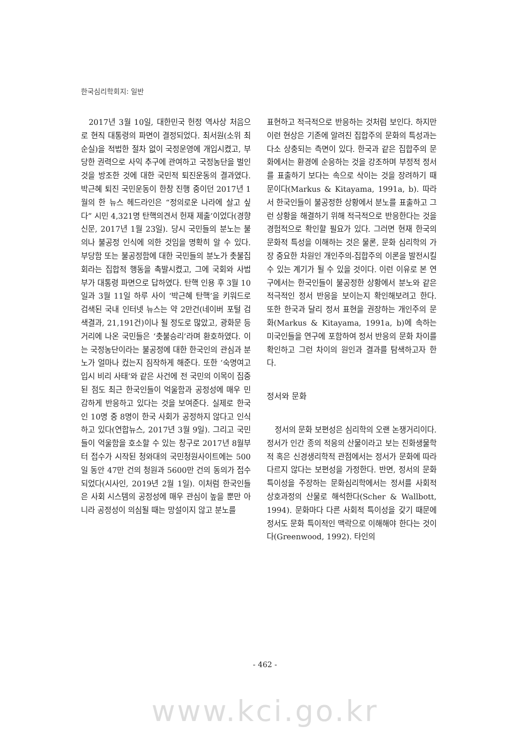한국심리학회지: 일반
2017년 3월 10일, 대한민국 헌정 역사상 처음으로 현직 대통령의 파면이 결정되었다. 최서원(소위 최순실)을 적법한 절차 없이 국정운영에 개입시켰고, 부당한 권력으로 사익 추구에 관여하고 국정농단을 벌인 것을 방조한 것에 대한 국민적 퇴진운동의 결과였다. 박근혜 퇴진 국민운동이 한창 진행 중이던 2017년 1월의 한 뉴스 헤드라인은 “정의로운 나라에 살고 싶다” 시민 4,321명 탄핵의견서 헌재 제출’이었다(경향신문, 2017년 1월 23일). 당시 국민들의 분노는 불의나 불공정 인식에 의한 것임을 명확히 알 수 있다. 부당함 또는 불공정함에 대한 국민들의 분노가 촛불집회라는 집합적 행동을 촉발시켰고, 그에 국회와 사법부가 대통령 파면으로 답하였다. 탄핵 인용 후 3월 10일과 3월 11일 하루 사이 ‘박근혜 탄핵’을 키워드로 검색된 국내 인터넷 뉴스는 약 2만건(네이버 포털 검색결과, 21,191건)이나 될 정도로 많았고, 광화문 등 거리에 나온 국민들은 ‘촛불승리’라며 환호하였다. 이는 국정농단이라는 불공정에 대한 한국인의 관심과 분노가 얼마나 컸는지 짐작하게 해준다. 또한 ‘숙명여고 입시 비리 사태’와 같은 사건에 전 국민의 이목이 집중된 점도 최근 한국인들이 억울함과 공정성에 매우 민감하게 반응하고 있다는 것을 보여준다. 실제로 한국인 10명 중 8명이 한국 사회가 공정하지 않다고 인식하고 있다(연합뉴스, 2017년 3월 9일). 그리고 국민들이 억울함을 호소할 수 있는 창구로 2017년 8월부터 접수가 시작된 청와대의 국민청원사이트에는 500일 동안 47만 건의 청원과 5600만 건의 동의가 접수되었다(시사인, 2019년 2월 1일). 이처럼 한국인들은 사회 시스템의 공정성에 매우 관심이 높을 뿐만 아니라 공정성이 의심될 때는 망설이지 않고 분노를
표현하고 적극적으로 반응하는 것처럼 보인다. 하지만 이런 현상은 기존에 알려진 집합주의 문화의 특성과는 다소 상충되는 측면이 있다. 한국과 같은 집합주의 문화에서는 환경에 순응하는 것을 강조하며 부정적 정서를 표출하기 보다는 속으로 삭이는 것을 장려하기 때문이다(Markus & Kitayama, 1991a, b). 따라서 한국인들이 불공정한 상황에서 분노를 표출하고 그런 상황을 해결하기 위해 적극적으로 반응한다는 것을 경험적으로 확인할 필요가 있다. 그러면 현재 한국의 문화적 특성을 이해하는 것은 물론, 문화 심리학의 가장 중요한 차원인 개인주의-집합주의 이론을 발전시킬 수 있는 계기가 될 수 있을 것이다. 이런 이유로 본 연구에서는 한국인들이 불공정한 상황에서 분노와 같은 적극적인 정서 반응을 보이는지 확인해보려고 한다. 또한 한국과 달리 정서 표현을 권장하는 개인주의 문화(Markus & Kitayama, 1991a, b)에 속하는 미국인들을 연구에 포함하여 정서 반응의 문화 차이를 확인하고 그런 차이의 원인과 결과를 탐색하고자 한다.
정서와 문화
정서의 문화 보편성은 심리학의 오랜 논쟁거리이다. 정서가 인간 종의 적응의 산물이라고 보는 진화생물학적 혹은 신경생리학적 관점에서는 정서가 문화에 따라 다르지 않다는 보편성을 가정한다. 반면, 정서의 문화 특이성을 주장하는 문화심리학에서는 정서를 사회적 상호과정의 산물로 해석한다(Scher & Wallbott, 1994). 문화마다 다른 사회적 특이성을 갖기 때문에 정서도 문화 특이적인 맥락으로 이해해야 한다는 것이다(Greenwood, 1992). 타인의
- 462 -
www.kci.go.kr